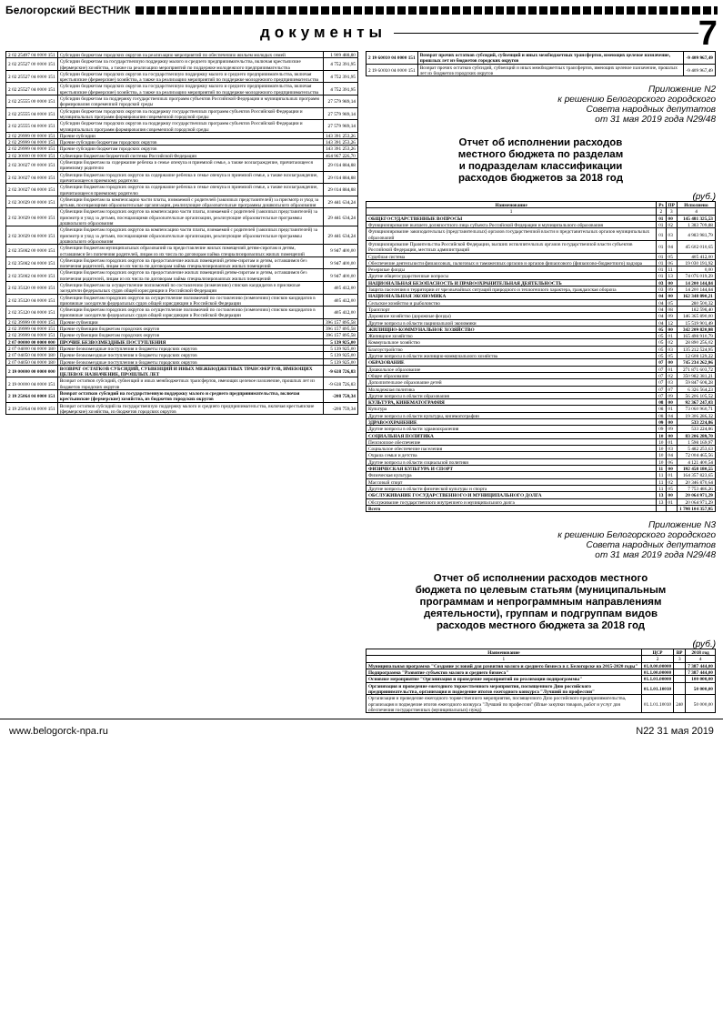Белогорский ВЕСТНИК
документы
7
| 2 02 25497 04 0000 151 | Субсидии бюджетам городских округов на реализацию мероприятий по обеспечению жильем молодых семей | 1 909 488,80 |
| 2 02 25527 00 0000 151 | Субсидии бюджетам на государственную поддержку малого и среднего предпринимательства, включая крестьянские (фермерские) хозяйства, а также на реализацию мероприятий по поддержке молодежного предпринимательства | 4 752 391,95 |
| 2 02 25527 04 0000 151 | Субсидии бюджетам городских округов на государственную поддержку малого и среднего предпринимательства, включая крестьянские (фермерские) хозяйства, а также на реализацию мероприятий по поддержке молодежного предпринимательства | 4 752 391,95 |
| 2 02 25527 04 0000 151 | Субсидии бюджетам городских округов на государственную поддержку малого и среднего предпринимательства, включая крестьянские (фермерские) хозяйства, а также на реализацию мероприятий по поддержке молодежного предпринимательства | 4 752 391,95 |
| 2 02 25555 00 0000 151 | Субсидии бюджетам на поддержку государственных программ субъектов Российской Федерации и муниципальных программ формирования современной городской среды | 27 579 989,14 |
| 2 02 25555 04 0000 151 | Субсидии бюджетам городских округов на поддержку государственных программ субъектов Российской Федерации и муниципальных программ формирования современной городской среды | 27 579 989,14 |
| 2 02 25555 04 0000 151 | Субсидии бюджетам городских округов на поддержку государственных программ субъектов Российской Федерации и муниципальных программ формирования современной городской среды | 27 579 989,14 |
| 2 02 29999 00 0000 151 | Прочие субсидии | 143 391 253,26 |
| 2 02 29999 04 0000 151 | Прочие субсидии бюджетам городских округов | 143 391 253,26 |
| 2 02 29999 04 0000 151 | Прочие субсидии бюджетам городских округов | 143 391 253,26 |
| 2 02 30000 00 0000 151 | Субвенции бюджетам бюджетной системы Российской Федерации | 464 967 226,70 |
| 2 02 30027 00 0000 151 | Субвенции бюджетам на содержание ребенка в семье опекуна и приемной семье, а также вознаграждение, причитающееся приемному родителю | 29 014 884,88 |
| 2 02 30027 04 0000 151 | Субвенции бюджетам городских округов на содержание ребенка в семье опекуна и приемной семье, а также вознаграждение, причитающееся приемному родителю | 29 014 884,88 |
| 2 02 30027 04 0000 151 | Субвенции бюджетам городских округов на содержание ребенка в семье опекуна и приемной семье, а также вознаграждение, причитающееся приемному родителю | 29 014 884,88 |
| 2 02 30029 00 0000 151 | Субвенции бюджетам на компенсацию части платы, взимаемой с родителей (законных представителей) за присмотр и уход за детьми, посещающими образовательные организации, реализующие образовательные программы дошкольного образования | 29 441 634,24 |
| 2 02 30029 04 0000 151 | Субвенции бюджетам городских округов на компенсацию части платы, взимаемой с родителей (законных представителей) за присмотр и уход за детьми, посещающими образовательные организации, реализующие образовательные программы дошкольного образования | 29 441 634,24 |
| 2 02 30029 04 0000 151 | Субвенции бюджетам городских округов на компенсацию части платы, взимаемой с родителей (законных представителей) за присмотр и уход за детьми, посещающими образовательные организации, реализующие образовательные программы дошкольного образования | 29 441 634,24 |
| 2 02 35082 00 0000 151 | Субвенции бюджетам муниципальных образований на предоставление жилых помещений детям-сиротам и детям, оставшимся без попечения родителей, лицам из их числа по договорам найма специализированных жилых помещений | 9 947 400,00 |
| 2 02 35082 04 0000 151 | Субвенции бюджетам городских округов на предоставление жилых помещений детям-сиротам и детям, оставшимся без попечения родителей, лицам из их числа по договорам найма специализированных жилых помещений | 9 947 400,00 |
| 2 02 35082 04 0000 151 | Субвенции бюджетам городских округов на предоставление жилых помещений детям-сиротам и детям, оставшимся без попечения родителей, лицам из их числа по договорам найма специализированных жилых помещений | 9 947 400,00 |
| 2 02 35120 00 0000 151 | Субвенции бюджетам на осуществление полномочий по составлению (изменению) списков кандидатов в присяжные заседатели федеральных судов общей юрисдикции в Российской Федерации | 405 412,00 |
| 2 02 35120 04 0000 151 | Субвенции бюджетам городских округов на осуществление полномочий по составлению (изменению) списков кандидатов в присяжные заседатели федеральных судов общей юрисдикции в Российской Федерации | 405 412,00 |
| 2 02 35120 04 0000 151 | Субвенции бюджетам городских округов на осуществление полномочий по составлению (изменению) списков кандидатов в присяжные заседатели федеральных судов общей юрисдикции в Российской Федерации | 405 412,00 |
| 2 02 39999 00 0000 151 | Прочие субвенции | 396 157 895,58 |
| 2 02 39999 04 0000 151 | Прочие субвенции бюджетам городских округов | 396 157 895,58 |
| 2 02 39999 04 0000 151 | Прочие субвенции бюджетам городских округов | 396 157 895,58 |
| 2 07 00000 00 0000 000 | ПРОЧИЕ БЕЗВОЗМЕЗДНЫЕ ПОСТУПЛЕНИЯ | 5 139 925,00 |
| 2 07 04000 04 0000 180 | Прочие безвозмездные поступления в бюджеты городских округов | 5 139 925,00 |
| 2 07 04050 04 0000 180 | Прочие безвозмездные поступления в бюджеты городских округов | 5 139 925,00 |
| 2 07 04050 04 0000 180 | Прочие безвозмездные поступления в бюджеты городских округов | 5 139 925,00 |
| 2 19 00000 00 0000 000 | ВОЗВРАТ ОСТАТКОВ СУБСИДИЙ, СУБВЕНЦИЙ И ИНЫХ МЕЖБЮДЖЕТНЫХ ТРАНСФЕРТОВ, ИМЕЮЩИХ ЦЕЛЕВОЕ НАЗНАЧЕНИЕ, ПРОШЛЫХ ЛЕТ | -9 618 726,83 |
| 2 19 00000 04 0000 151 | Возврат остатков субсидий, субвенций и иных межбюджетных трансфертов, имеющих целевое назначение, прошлых лет из бюджетов городских округов | -9 618 726,83 |
| 2 19 25064 04 0000 151 | Возврат остатков субсидий на государственную поддержку малого и среднего предпринимательства, включая крестьянские (фермерские) хозяйства, из бюджетов городских округов | -208 759,34 |
| 2 19 25064 04 0000 151 | Возврат остатков субсидий на государственную поддержку малого и среднего предпринимательства, включая крестьянские (фермерские) хозяйства, из бюджетов городских округов | -208 759,34 |
| 2 19 60010 04 0000 151 | Возврат прочих остатков субсидий, субвенций и иных межбюджетных трансфертов, имеющих целевое назначение, прошлых лет из бюджетов городских округов | -9 409 967,49 |
| 2 19 60010 04 0000 151 | Возврат прочих остатков субсидий, субвенций и иных межбюджетных трансфертов, имеющих целевое назначение, прошлых лет из бюджетов городских округов | -9 409 967,49 |
Приложение N2
к решению Белогорского городского
Совета народных депутатов
от 31 мая 2019 года N29/48
Отчет об исполнении расходов
местного бюджета по разделам
и подразделам классификации
расходов бюджетов за 2018 год
(руб.)
| Наименование | Рз | ПР | Исполнено |
| --- | --- | --- | --- |
| 1 | 2 | 3 | 4 |
| ОБЩЕГОСУДАРСТВЕННЫЕ ВОПРОСЫ | 01 | 00 | 145 481 325,53 |
| Функционирование высшего должностного лица субъекта Российской Федерации и муниципального образования | 01 | 02 | 1 383 709,88 |
| Функционирование законодательных (представительных) органов государственной власти и представительных органов муниципальных образований | 01 | 03 | 4 983 981,79 |
| Функционирование Правительства Российской Федерации, высших исполнительных органов государственной власти субъектов Российской Федерации, местных администраций | 01 | 04 | 45 602 010,65 |
| Судебная система | 01 | 05 | 405 412,00 |
| Обеспечение деятельности финансовых, налоговых и таможенных органов и органов финансового (финансово-бюджетного) надзора | 01 | 06 | 19 030 191,92 |
| Резервные фонды | 01 | 11 | 0,00 |
| Другие общегосударственные вопросы | 01 | 13 | 74 076 019,29 |
| НАЦИОНАЛЬНАЯ БЕЗОПАСНОСТЬ И ПРАВООХРАНИТЕЛЬНАЯ ДЕЯТЕЛЬНОСТЬ | 03 | 00 | 14 200 144,84 |
| Защита населения и территории от чрезвычайных ситуаций природного и техногенного характера, гражданская оборона | 03 | 09 | 14 200 144,84 |
| НАЦИОНАЛЬНАЯ ЭКОНОМИКА | 04 | 00 | 162 348 890,21 |
| Сельское хозяйство и рыболовство | 04 | 05 | 280 500,32 |
| Транспорт | 04 | 08 | 182 598,40 |
| Дорожное хозяйство (дорожные фонды) | 04 | 09 | 146 365 890,00 |
| Другие вопросы в области национальной экономики | 04 | 12 | 15 519 901,49 |
| ЖИЛИЩНО-КОММУНАЛЬНОЕ ХОЗЯЙСТВО | 05 | 00 | 342 209 820,98 |
| Жилищное хозяйство | 05 | 01 | 165 498 910,79 |
| Коммунальное хозяйство | 05 | 02 | 28 890 256,02 |
| Благоустройство | 05 | 03 | 135 212 524,95 |
| Другие вопросы в области жилищно-коммунального хозяйства | 05 | 05 | 12 608 129,22 |
| ОБРАЗОВАНИЕ | 07 | 00 | 745 234 262,96 |
| Дошкольное образование | 07 | 01 | 271 871 603,72 |
| Общее образование | 07 | 02 | 350 982 381,21 |
| Дополнительное образование детей | 07 | 03 | 59 847 608,28 |
| Молодежная политика | 07 | 07 | 6 326 564,23 |
| Другие вопросы в области образования | 07 | 09 | 56 206 105,52 |
| КУЛЬТУРА, КИНЕМАТОГРАФИЯ | 08 | 00 | 92 367 247,03 |
| Культура | 08 | 01 | 73 060 960,71 |
| Другие вопросы в области культуры, кинематографии | 08 | 04 | 19 306 286,32 |
| ЗДРАВООХРАНЕНИЕ | 09 | 00 | 533 224,86 |
| Другие вопросы в области здравоохранения | 09 | 09 | 533 224,86 |
| СОЦИАЛЬНАЯ ПОЛИТИКА | 10 | 00 | 83 206 289,70 |
| Пенсионное обеспечение | 10 | 01 | 1 598 169,97 |
| Социальное обеспечение населения | 10 | 03 | 5 482 253,63 |
| Охрана семьи и детства | 10 | 04 | 72 004 465,56 |
| Другие вопросы в области социальной политики | 10 | 06 | 4 121 400,54 |
| ФИЗИЧЕСКАЯ КУЛЬТУРА И СПОРТ | 11 | 00 | 192 458 180,55 |
| Физическая культура | 11 | 01 | 164 357 823,65 |
| Массовый спорт | 11 | 02 | 20 346 870,64 |
| Другие вопросы в области физической культуры и спорта | 11 | 05 | 7 753 486,26 |
| ОБСЛУЖИВАНИЕ ГОСУДАРСТВЕННОГО И МУНИЦИПАЛЬНОГО ДОЛГА | 13 | 00 | 20 064 971,29 |
| Обслуживание государственного внутреннего и муниципального долга | 13 | 01 | 20 064 971,29 |
| Всего | | | 1 798 104 357,95 |
Приложение N3
к решению Белогорского городского
Совета народных депутатов
от 31 мая 2019 года N29/48
Отчет об исполнении расходов местного
бюджета по целевым статьям (муниципальным
программам и непрограммным направлениям
деятельности), группам и подгруппам видов
расходов местного бюджета за 2018 год
(руб.)
| Наименование | ЦСР | ВР | 2018 год |
| --- | --- | --- | --- |
| 1 | 2 | 3 | 4 |
| Муниципальная программа "Создание условий для развития малого и среднего бизнеса в г. Белогорске на 2015-2020 годы" | 01.0.00.00000 | | 7 387 444,00 |
| Подпрограмма "Развитие субъектов малого и среднего бизнеса" | 01.1.00.00000 | | 7 387 444,00 |
| Основное мероприятие "Организация и проведение мероприятий по реализации подпрограммы" | 01.1.01.00000 | | 100 000,00 |
| Организация и проведение ежегодного торжественного мероприятия, посвященного Дню российского предпринимательства, организация и подведение итогов ежегодного конкурса "Лучший по профессии" | 01.1.01.10010 | | 50 000,00 |
| Организация и проведение ежегодного торжественного мероприятия, посвященного Дню российского предпринимательства, организация и подведение итогов ежегодного конкурса "Лучший по профессии" (Иные закупки товаров, работ и услуг для обеспечения государственных (муниципальных) нужд) | 01.1.01.10010 | 240 | 50 000,00 |
www.belogorck-npa.ru N22 31 мая 2019